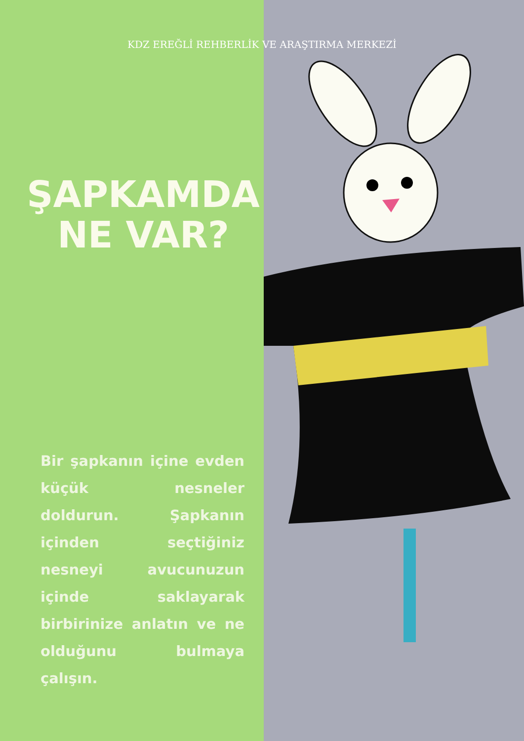KDZ EREĞLİ REHBERLİK VE ARAŞTIRMA MERKEZİ
ŞAPKAMDA NE VAR?
Bir şapkanın içine evden küçük nesneler doldurun. Şapkanın içinden seçtiğiniz nesneyi avucunuzun içinde saklayarak birbirinize anlatın ve ne olduğunu bulmaya çalışın.